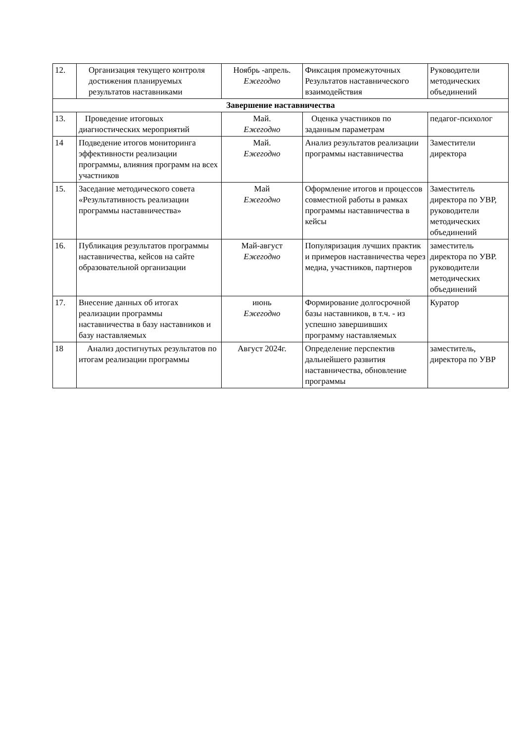| 12. | Организация текущего контроля достижения планируемых результатов наставниками | Ноябрь -апрель. Ежегодно | Фиксация промежуточных Результатов наставнического взаимодействия | Руководители методических объединений |
| Завершение наставничества | | | | |
| 13. | Проведение итоговых диагностических мероприятий | Май. Ежегодно | Оценка участников по заданным параметрам | педагог-психолог |
| 14 | Подведение итогов мониторинга эффективности реализации программы, влияния программ на всех участников | Май. Ежегодно | Анализ результатов реализации программы наставничества | Заместители директора |
| 15. | Заседание методического совета «Результативность реализации программы наставничества» | Май Ежегодно | Оформление итогов и процессов совместной работы в рамках программы наставничества в кейсы | Заместитель директора по УВР, руководители методических объединений |
| 16. | Публикация результатов программы наставничества, кейсов на сайте образовательной организации | Май-август Ежегодно | Популяризация лучших практик и примеров наставничества через медиа, участников, партнеров | заместитель директора по УВР. руководители методических объединений |
| 17. | Внесение данных об итогах реализации программы наставничества в базу наставников и базу наставляемых | июнь Ежегодно | Формирование долгосрочной базы наставников, в т.ч. - из успешно завершивших программу наставляемых | Куратор |
| 18 | Анализ достигнутых результатов по итогам реализации программы | Август 2024г. | Определение перспектив дальнейшего развития наставничества, обновление программы | заместитель, директора по УВР |